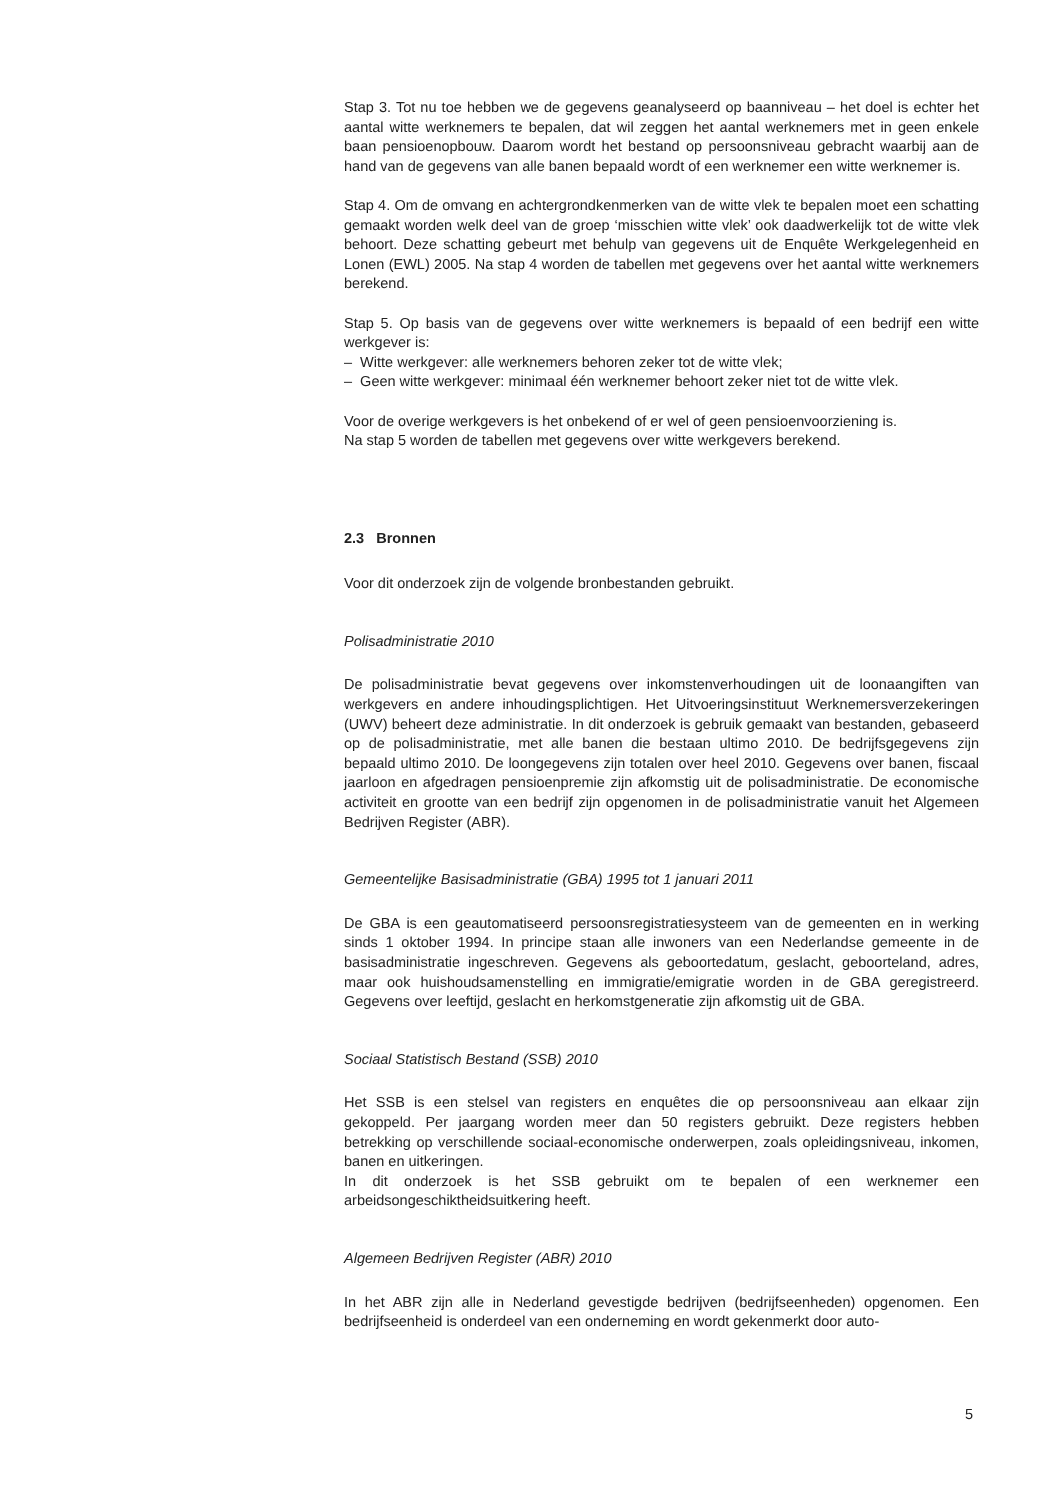Stap 3. Tot nu toe hebben we de gegevens geanalyseerd op baanniveau – het doel is echter het aantal witte werknemers te bepalen, dat wil zeggen het aantal werknemers met in geen enkele baan pensioenopbouw. Daarom wordt het bestand op persoonsniveau gebracht waarbij aan de hand van de gegevens van alle banen bepaald wordt of een werknemer een witte werknemer is.
Stap 4. Om de omvang en achtergrondkenmerken van de witte vlek te bepalen moet een schatting gemaakt worden welk deel van de groep ‘misschien witte vlek’ ook daadwerkelijk tot de witte vlek behoort. Deze schatting gebeurt met behulp van gegevens uit de Enquête Werkgelegenheid en Lonen (EWL) 2005. Na stap 4 worden de tabellen met gegevens over het aantal witte werknemers berekend.
Stap 5. Op basis van de gegevens over witte werknemers is bepaald of een bedrijf een witte werkgever is:
– Witte werkgever: alle werknemers behoren zeker tot de witte vlek;
– Geen witte werkgever: minimaal één werknemer behoort zeker niet tot de witte vlek.
Voor de overige werkgevers is het onbekend of er wel of geen pensioenvoorziening is.
Na stap 5 worden de tabellen met gegevens over witte werkgevers berekend.
2.3 Bronnen
Voor dit onderzoek zijn de volgende bronbestanden gebruikt.
Polisadministratie 2010
De polisadministratie bevat gegevens over inkomstenverhoudingen uit de loonaangiften van werkgevers en andere inhoudingsplichtigen. Het Uitvoeringsinstituut Werknemersverzekeringen (UWV) beheert deze administratie. In dit onderzoek is gebruik gemaakt van bestanden, gebaseerd op de polisadministratie, met alle banen die bestaan ultimo 2010. De bedrijfsgegevens zijn bepaald ultimo 2010. De loongegevens zijn totalen over heel 2010. Gegevens over banen, fiscaal jaarloon en afgedragen pensioenpremie zijn afkomstig uit de polisadministratie. De economische activiteit en grootte van een bedrijf zijn opgenomen in de polisadministratie vanuit het Algemeen Bedrijven Register (ABR).
Gemeentelijke Basisadministratie (GBA) 1995 tot 1 januari 2011
De GBA is een geautomatiseerd persoonsregistratiesysteem van de gemeenten en in werking sinds 1 oktober 1994. In principe staan alle inwoners van een Nederlandse gemeente in de basisadministratie ingeschreven. Gegevens als geboortedatum, geslacht, geboorteland, adres, maar ook huishoudsamenstelling en immigratie/emigratie worden in de GBA geregistreerd. Gegevens over leeftijd, geslacht en herkomstgeneratie zijn afkomstig uit de GBA.
Sociaal Statistisch Bestand (SSB) 2010
Het SSB is een stelsel van registers en enquêtes die op persoonsniveau aan elkaar zijn gekoppeld. Per jaargang worden meer dan 50 registers gebruikt. Deze registers hebben betrekking op verschillende sociaal-economische onderwerpen, zoals opleidingsniveau, inkomen, banen en uitkeringen.
In dit onderzoek is het SSB gebruikt om te bepalen of een werknemer een arbeidsongeschiktheidsuitkering heeft.
Algemeen Bedrijven Register (ABR) 2010
In het ABR zijn alle in Nederland gevestigde bedrijven (bedrijfseenheden) opgenomen. Een bedrijfseenheid is onderdeel van een onderneming en wordt gekenmerkt door auto-
5